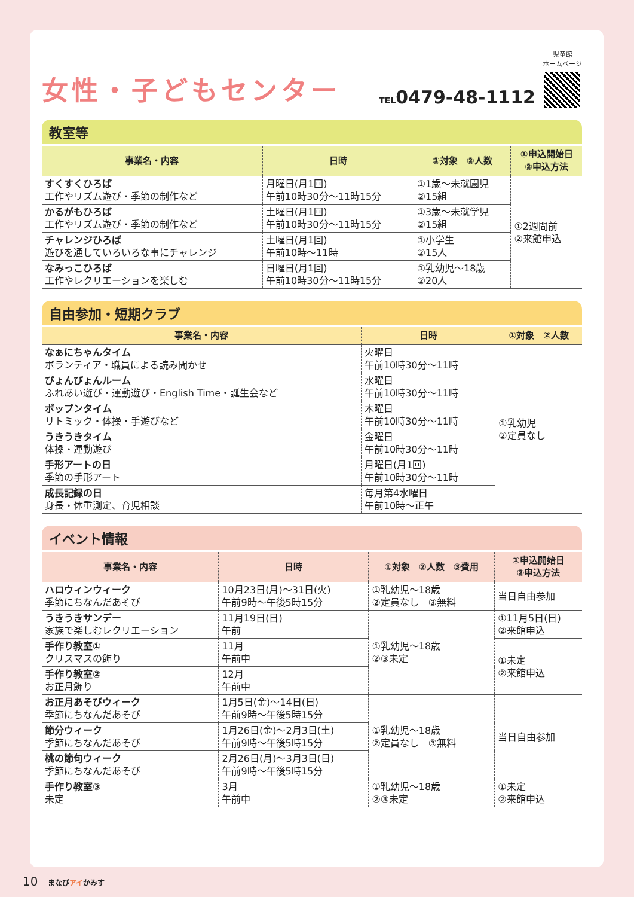女性・子どもセンター
TEL0479-48-1112
児童館
ホームページ
教室等
| 事業名・内容 | 日時 | ①対象 ②人数 | ①申込開始日 ②申込方法 |
| --- | --- | --- | --- |
| すくすくひろば 工作やリズム遊び・季節の制作など | 月曜日(月1回) 午前10時30分～11時15分 | ①1歳～未就園児 ②15組 | ①2週間前 ②来館申込 |
| かるがもひろば 工作やリズム遊び・季節の制作など | 土曜日(月1回) 午前10時30分～11時15分 | ①3歳～未就学児 ②15組 | |
| チャレンジひろば 遊びを通していろいろな事にチャレンジ | 土曜日(月1回) 午前10時～11時 | ①小学生 ②15人 | |
| なみっこひろば 工作やレクリエーションを楽しむ | 日曜日(月1回) 午前10時30分～11時15分 | ①乳幼児～18歳 ②20人 | |
自由参加・短期クラブ
| 事業名・内容 | 日時 | ①対象 ②人数 |
| --- | --- | --- |
| なぁにちゃんタイム ボランティア・職員による読み聞かせ | 火曜日 午前10時30分～11時 | ①乳幼児 ②定員なし |
| ぴょんぴょんルーム ふれあい遊び・運動遊び・English Time・誕生会など | 水曜日 午前10時30分～11時 | |
| ポップンタイム リトミック・体操・手遊びなど | 木曜日 午前10時30分～11時 | |
| うきうきタイム 体操・運動遊び | 金曜日 午前10時30分～11時 | |
| 手形アートの日 季節の手形アート | 月曜日(月1回) 午前10時30分～11時 | |
| 成長記録の日 身長・体重測定、育児相談 | 毎月第4水曜日 午前10時～正午 | |
イベント情報
| 事業名・内容 | 日時 | ①対象 ②人数 ③費用 | ①申込開始日 ②申込方法 |
| --- | --- | --- | --- |
| ハロウィンウィーク 季節にちなんだあそび | 10月23日(月)～31日(火) 午前9時～午後5時15分 | ①乳幼児～18歳 ②定員なし ③無料 | 当日自由参加 |
| うきうきサンデー 家族で楽しむレクリエーション | 11月19日(日) 午前 | ①乳幼児～18歳 ②③未定 | ①11月5日(日) ②来館申込 |
| 手作り教室① クリスマスの飾り | 11月 午前中 | | ①未定 ②来館申込 |
| 手作り教室② お正月飾り | 12月 午前中 | | |
| お正月あそびウィーク 季節にちなんだあそび | 1月5日(金)～14日(日) 午前9時～午後5時15分 | ①乳幼児～18歳 ②定員なし ③無料 | 当日自由参加 |
| 節分ウィーク 季節にちなんだあそび | 1月26日(金)～2月3日(土) 午前9時～午後5時15分 | | |
| 桃の節句ウィーク 季節にちなんだあそび | 2月26日(月)～3月3日(日) 午前9時～午後5時15分 | | |
| 手作り教室③ 未定 | 3月 午前中 | ①乳幼児～18歳 ②③未定 | ①未定 ②来館申込 |
10 まなびアイかみす